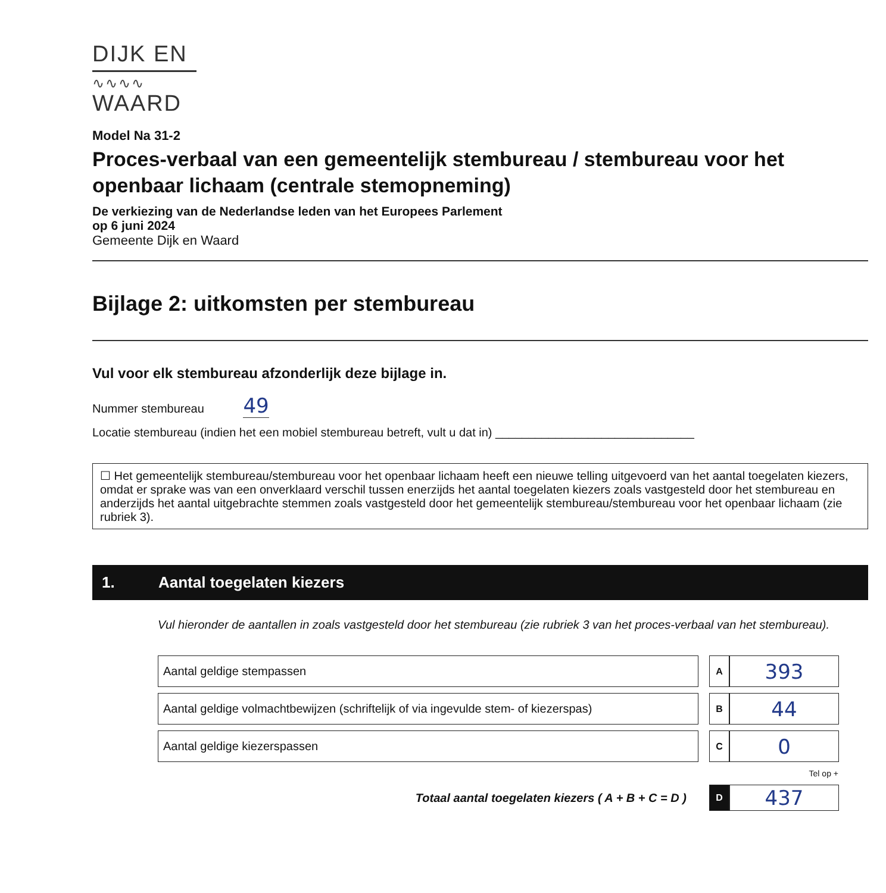DIJK EN
∿∿∿∿
WAARD
Model Na 31-2
Proces-verbaal van een gemeentelijk stembureau / stembureau voor het openbaar lichaam (centrale stemopneming)
De verkiezing van de Nederlandse leden van het Europees Parlement
op 6 juni 2024
Gemeente Dijk en Waard
Bijlage 2: uitkomsten per stembureau
Vul voor elk stembureau afzonderlijk deze bijlage in.
Nummer stembureau 49
Locatie stembureau (indien het een mobiel stembureau betreft, vult u dat in) ______________________________
☐ Het gemeentelijk stembureau/stembureau voor het openbaar lichaam heeft een nieuwe telling uitgevoerd van het aantal toegelaten kiezers, omdat er sprake was van een onverklaard verschil tussen enerzijds het aantal toegelaten kiezers zoals vastgesteld door het stembureau en anderzijds het aantal uitgebrachte stemmen zoals vastgesteld door het gemeentelijk stembureau/stembureau voor het openbaar lichaam (zie rubriek 3).
1. Aantal toegelaten kiezers
Vul hieronder de aantallen in zoals vastgesteld door het stembureau (zie rubriek 3 van het proces-verbaal van het stembureau).
| Aantal geldige stempassen | | A | 393 |
| Aantal geldige volmachtbewijzen (schriftelijk of via ingevulde stem- of kiezerspas) | | B | 44 |
| Aantal geldige kiezerspassen | | C | 0 |
| | | Tel op + | |
| Totaal aantal toegelaten kiezers ( A + B + C = D ) | | D | 437 |